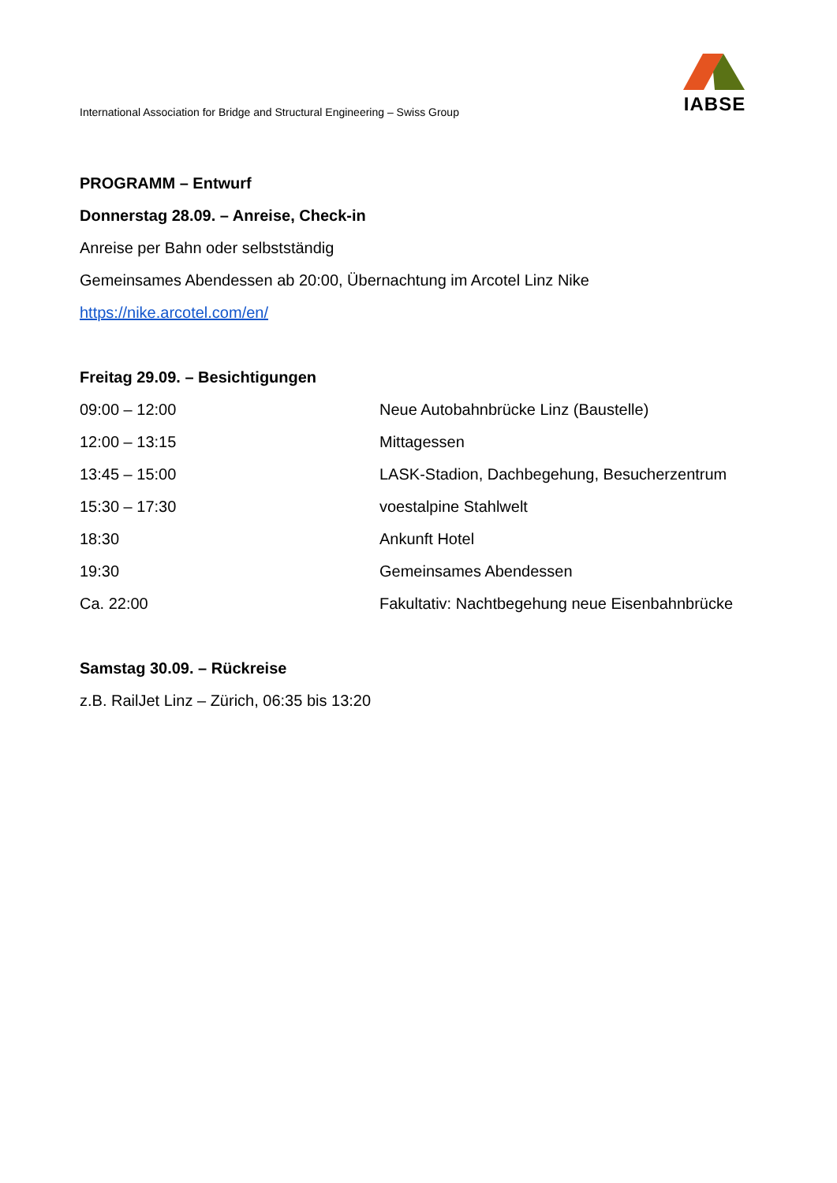IABSE
International Association for Bridge and Structural Engineering – Swiss Group
PROGRAMM – Entwurf
Donnerstag 28.09. – Anreise, Check-in
Anreise per Bahn oder selbstständig
Gemeinsames Abendessen ab 20:00, Übernachtung im Arcotel Linz Nike
https://nike.arcotel.com/en/
Freitag 29.09. – Besichtigungen
| 09:00 – 12:00 | Neue Autobahnbrücke Linz (Baustelle) |
| 12:00 – 13:15 | Mittagessen |
| 13:45 – 15:00 | LASK-Stadion, Dachbegehung, Besucherzentrum |
| 15:30 – 17:30 | voestalpine Stahlwelt |
| 18:30 | Ankunft Hotel |
| 19:30 | Gemeinsames Abendessen |
| Ca. 22:00 | Fakultativ: Nachtbegehung neue Eisenbahnbrücke |
Samstag 30.09. – Rückreise
z.B. RailJet Linz – Zürich, 06:35 bis 13:20